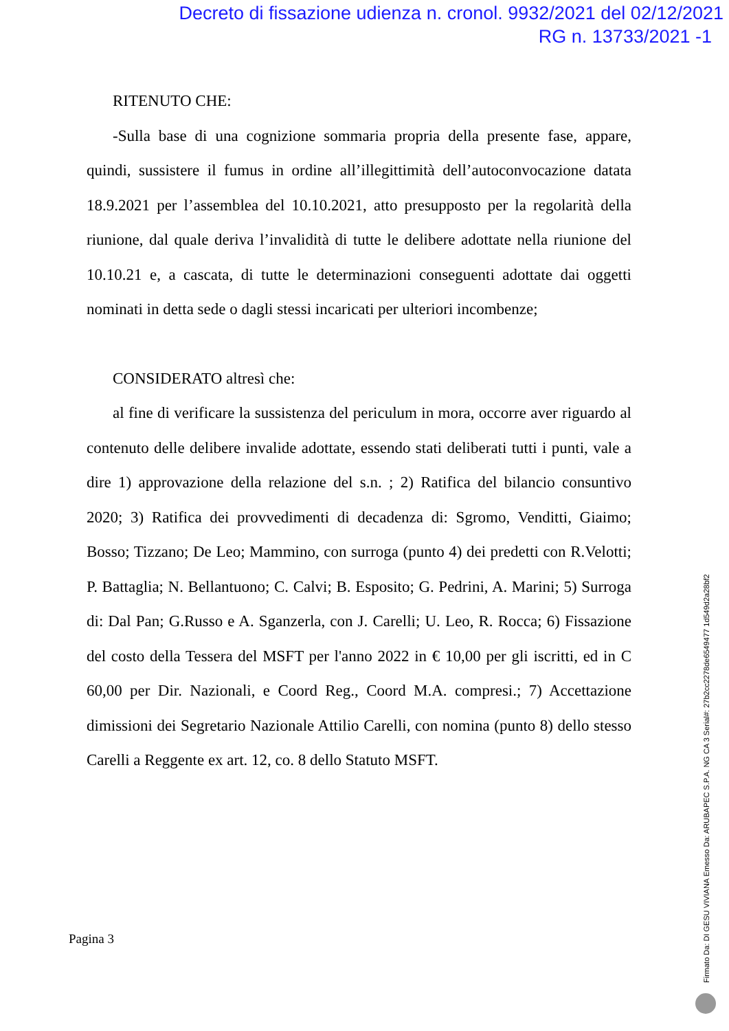Decreto di fissazione udienza n. cronol. 9932/2021 del 02/12/2021
RG n. 13733/2021 -1
RITENUTO CHE:
-Sulla base di una cognizione sommaria propria della presente fase, appare, quindi, sussistere il fumus in ordine all’illegittimità dell’autoconvocazione datata 18.9.2021 per l’assemblea del 10.10.2021, atto presupposto per la regolarità della riunione, dal quale deriva l’invalidità di tutte le delibere adottate nella riunione del 10.10.21 e, a cascata, di tutte le determinazioni conseguenti adottate dai oggetti nominati in detta sede o dagli stessi incaricati per ulteriori incombenze;
CONSIDERATO altresì che:
al fine di verificare la sussistenza del periculum in mora, occorre aver riguardo al contenuto delle delibere invalide adottate, essendo stati deliberati tutti i punti, vale a dire 1) approvazione della relazione del s.n. ; 2) Ratifica del bilancio consuntivo 2020; 3) Ratifica dei provvedimenti di decadenza di: Sgromo, Venditti, Giaimo; Bosso; Tizzano; De Leo; Mammino, con surroga (punto 4) dei predetti con R.Velotti; P. Battaglia; N. Bellantuono; C. Calvi; B. Esposito; G. Pedrini, A. Marini; 5) Surroga di: Dal Pan; G.Russo e A. Sganzerla, con J. Carelli; U. Leo, R. Rocca; 6) Fissazione del costo della Tessera del MSFT per l'anno 2022 in € 10,00 per gli iscritti, ed in C 60,00 per Dir. Nazionali, e Coord Reg., Coord M.A. compresi.; 7) Accettazione dimissioni dei Segretario Nazionale Attilio Carelli, con nomina (punto 8) dello stesso Carelli a Reggente ex art. 12, co. 8 dello Statuto MSFT.
Pagina 3
Firmato Da: DI GESU VIVIANA Emesso Da: ARUBAPEC S.P.A. NG CA 3 Serial#: 27b2cc2278de6549477 1d549d2a28bf2